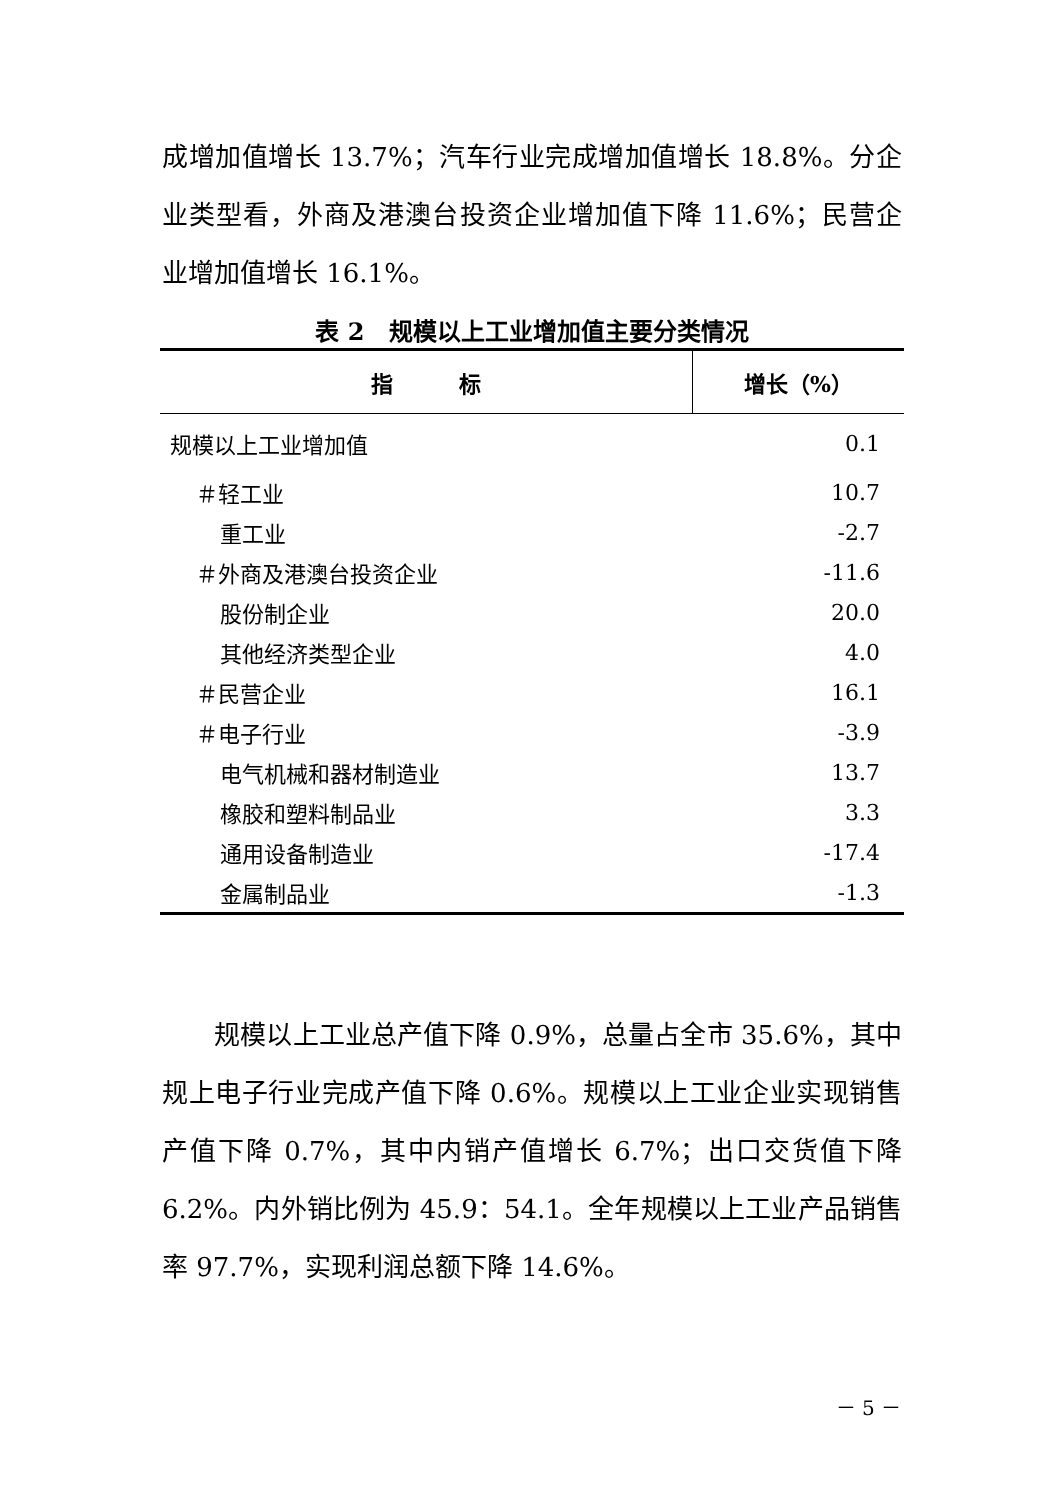成增加值增长 13.7%；汽车行业完成增加值增长 18.8%。分企业类型看，外商及港澳台投资企业增加值下降 11.6%；民营企业增加值增长 16.1%。
表 2　规模以上工业增加值主要分类情况
| 指 标 | 增长（%） |
| --- | --- |
| 规模以上工业增加值 | 0.1 |
| ＃轻工业 | 10.7 |
| 重工业 | -2.7 |
| ＃外商及港澳台投资企业 | -11.6 |
| 股份制企业 | 20.0 |
| 其他经济类型企业 | 4.0 |
| ＃民营企业 | 16.1 |
| ＃电子行业 | -3.9 |
| 电气机械和器材制造业 | 13.7 |
| 橡胶和塑料制品业 | 3.3 |
| 通用设备制造业 | -17.4 |
| 金属制品业 | -1.3 |
　　规模以上工业总产值下降 0.9%，总量占全市 35.6%，其中规上电子行业完成产值下降 0.6%。规模以上工业企业实现销售产值下降 0.7%，其中内销产值增长 6.7%；出口交货值下降 6.2%。内外销比例为 45.9：54.1。全年规模以上工业产品销售率 97.7%，实现利润总额下降 14.6%。
－ 5 －